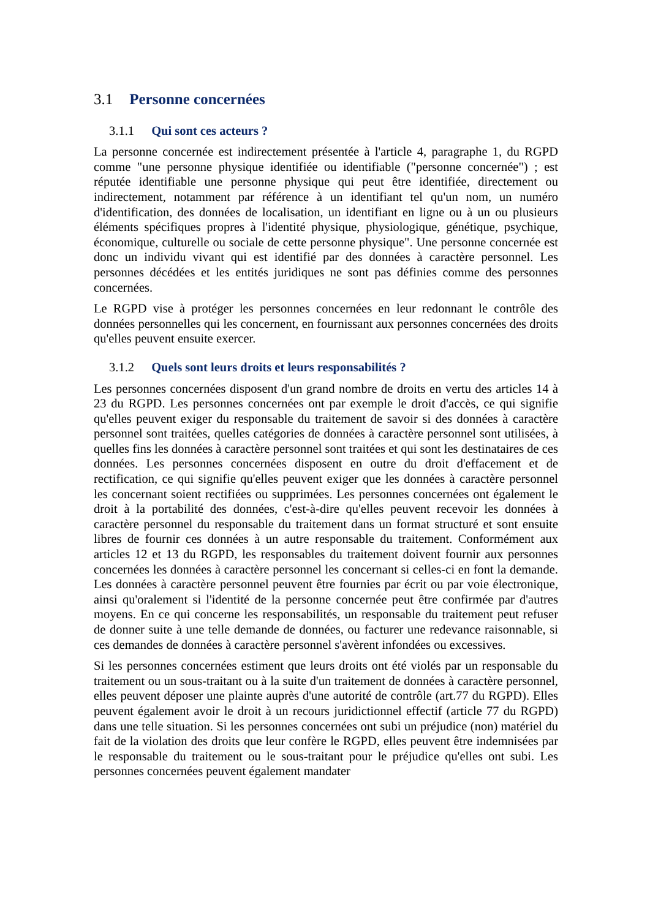3.1 Personne concernées
3.1.1 Qui sont ces acteurs ?
La personne concernée est indirectement présentée à l'article 4, paragraphe 1, du RGPD comme "une personne physique identifiée ou identifiable ("personne concernée") ; est réputée identifiable une personne physique qui peut être identifiée, directement ou indirectement, notamment par référence à un identifiant tel qu'un nom, un numéro d'identification, des données de localisation, un identifiant en ligne ou à un ou plusieurs éléments spécifiques propres à l'identité physique, physiologique, génétique, psychique, économique, culturelle ou sociale de cette personne physique". Une personne concernée est donc un individu vivant qui est identifié par des données à caractère personnel. Les personnes décédées et les entités juridiques ne sont pas définies comme des personnes concernées.
Le RGPD vise à protéger les personnes concernées en leur redonnant le contrôle des données personnelles qui les concernent, en fournissant aux personnes concernées des droits qu'elles peuvent ensuite exercer.
3.1.2 Quels sont leurs droits et leurs responsabilités ?
Les personnes concernées disposent d'un grand nombre de droits en vertu des articles 14 à 23 du RGPD. Les personnes concernées ont par exemple le droit d'accès, ce qui signifie qu'elles peuvent exiger du responsable du traitement de savoir si des données à caractère personnel sont traitées, quelles catégories de données à caractère personnel sont utilisées, à quelles fins les données à caractère personnel sont traitées et qui sont les destinataires de ces données. Les personnes concernées disposent en outre du droit d'effacement et de rectification, ce qui signifie qu'elles peuvent exiger que les données à caractère personnel les concernant soient rectifiées ou supprimées. Les personnes concernées ont également le droit à la portabilité des données, c'est-à-dire qu'elles peuvent recevoir les données à caractère personnel du responsable du traitement dans un format structuré et sont ensuite libres de fournir ces données à un autre responsable du traitement. Conformément aux articles 12 et 13 du RGPD, les responsables du traitement doivent fournir aux personnes concernées les données à caractère personnel les concernant si celles-ci en font la demande. Les données à caractère personnel peuvent être fournies par écrit ou par voie électronique, ainsi qu'oralement si l'identité de la personne concernée peut être confirmée par d'autres moyens. En ce qui concerne les responsabilités, un responsable du traitement peut refuser de donner suite à une telle demande de données, ou facturer une redevance raisonnable, si ces demandes de données à caractère personnel s'avèrent infondées ou excessives.
Si les personnes concernées estiment que leurs droits ont été violés par un responsable du traitement ou un sous-traitant ou à la suite d'un traitement de données à caractère personnel, elles peuvent déposer une plainte auprès d'une autorité de contrôle (art.77 du RGPD). Elles peuvent également avoir le droit à un recours juridictionnel effectif (article 77 du RGPD) dans une telle situation. Si les personnes concernées ont subi un préjudice (non) matériel du fait de la violation des droits que leur confère le RGPD, elles peuvent être indemnisées par le responsable du traitement ou le sous-traitant pour le préjudice qu'elles ont subi. Les personnes concernées peuvent également mandater